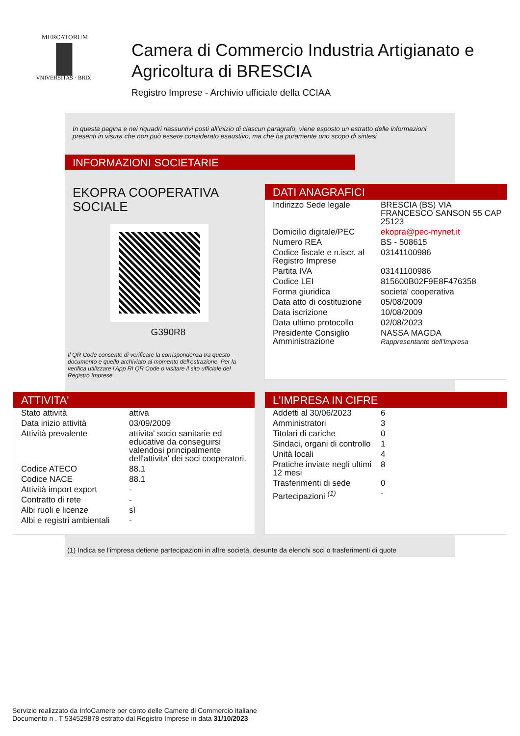MERCATORUM
VNIVERSITAS · BRIX
Camera di Commercio Industria Artigianato e Agricoltura di BRESCIA
Registro Imprese - Archivio ufficiale della CCIAA
In questa pagina e nei riquadri riassuntivi posti all’inizio di ciascun paragrafo, viene esposto un estratto delle informazioni presenti in visura che non può essere considerato esaustivo, ma che ha puramente uno scopo di sintesi
INFORMAZIONI SOCIETARIE
EKOPRA COOPERATIVA SOCIALE
G390R8
Il QR Code consente di verificare la corrispondenza tra questo documento e quello archiviato al momento dell'estrazione. Per la verifica utilizzare l'App RI QR Code o visitare il sito ufficiale del Registro Imprese.
DATI ANAGRAFICI
| Indirizzo Sede legale | BRESCIA (BS) VIA FRANCESCO SANSON 55 CAP 25123 |
| Domicilio digitale/PEC | ekopra@pec-mynet.it |
| Numero REA | BS - 508615 |
| Codice fiscale e n.iscr. al Registro Imprese | 03141100986 |
| Partita IVA | 03141100986 |
| Codice LEI | 815600B02F9E8F476358 |
| Forma giuridica | societa' cooperativa |
| Data atto di costituzione | 05/08/2009 |
| Data iscrizione | 10/08/2009 |
| Data ultimo protocollo | 02/08/2023 |
| Presidente Consiglio Amministrazione | NASSA MAGDA Rappresentante dell'Impresa |
ATTIVITA'
| Stato attività | attiva |
| Data inizio attività | 03/09/2009 |
| Attività prevalente | attivita' socio sanitarie ed educative da conseguirsi valendosi principalmente dell'attivita' dei soci cooperatori. |
| Codice ATECO | 88.1 |
| Codice NACE | 88.1 |
| Attività import export | - |
| Contratto di rete | - |
| Albi ruoli e licenze | sì |
| Albi e registri ambientali | - |
L'IMPRESA IN CIFRE
| Addetti al 30/06/2023 | 6 |
| Amministratori | 3 |
| Titolari di cariche | 0 |
| Sindaci, organi di controllo | 1 |
| Unità locali | 4 |
| Pratiche inviate negli ultimi 12 mesi | 8 |
| Trasferimenti di sede | 0 |
| Partecipazioni <sup>(1)</sup> | - |
(1) Indica se l'impresa detiene partecipazioni in altre società, desunte da elenchi soci o trasferimenti di quote
Servizio realizzato da InfoCamere per conto delle Camere di Commercio Italiane
Documento n . T 534529878 estratto dal Registro Imprese in data 31/10/2023